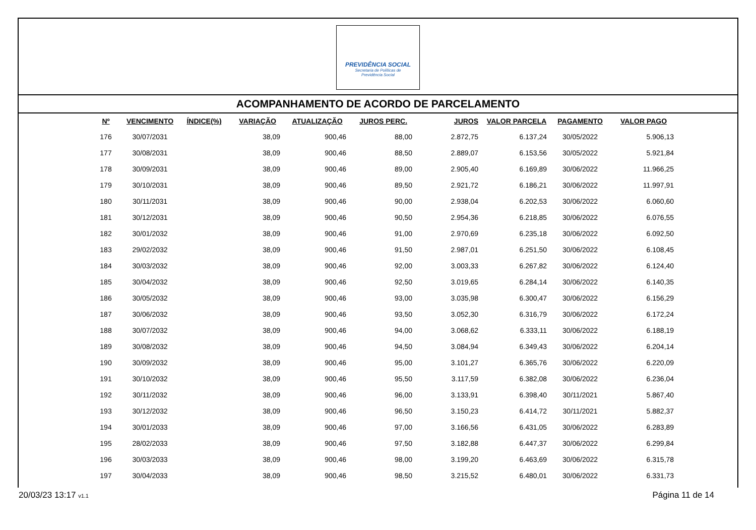PREVIDÊNCIA SOCIAL
Secretaria de Políticas de
Previdência Social
ACOMPANHAMENTO DE ACORDO DE PARCELAMENTO
| Nº | VENCIMENTO | ÍNDICE(%) | VARIAÇÃO | ATUALIZAÇÃO | JUROS PERC. | JUROS | VALOR PARCELA | PAGAMENTO | VALOR PAGO |
| --- | --- | --- | --- | --- | --- | --- | --- | --- | --- |
| 176 | 30/07/2031 | | 38,09 | 900,46 | 88,00 | 2.872,75 | 6.137,24 | 30/05/2022 | 5.906,13 |
| 177 | 30/08/2031 | | 38,09 | 900,46 | 88,50 | 2.889,07 | 6.153,56 | 30/05/2022 | 5.921,84 |
| 178 | 30/09/2031 | | 38,09 | 900,46 | 89,00 | 2.905,40 | 6.169,89 | 30/06/2022 | 11.966,25 |
| 179 | 30/10/2031 | | 38,09 | 900,46 | 89,50 | 2.921,72 | 6.186,21 | 30/06/2022 | 11.997,91 |
| 180 | 30/11/2031 | | 38,09 | 900,46 | 90,00 | 2.938,04 | 6.202,53 | 30/06/2022 | 6.060,60 |
| 181 | 30/12/2031 | | 38,09 | 900,46 | 90,50 | 2.954,36 | 6.218,85 | 30/06/2022 | 6.076,55 |
| 182 | 30/01/2032 | | 38,09 | 900,46 | 91,00 | 2.970,69 | 6.235,18 | 30/06/2022 | 6.092,50 |
| 183 | 29/02/2032 | | 38,09 | 900,46 | 91,50 | 2.987,01 | 6.251,50 | 30/06/2022 | 6.108,45 |
| 184 | 30/03/2032 | | 38,09 | 900,46 | 92,00 | 3.003,33 | 6.267,82 | 30/06/2022 | 6.124,40 |
| 185 | 30/04/2032 | | 38,09 | 900,46 | 92,50 | 3.019,65 | 6.284,14 | 30/06/2022 | 6.140,35 |
| 186 | 30/05/2032 | | 38,09 | 900,46 | 93,00 | 3.035,98 | 6.300,47 | 30/06/2022 | 6.156,29 |
| 187 | 30/06/2032 | | 38,09 | 900,46 | 93,50 | 3.052,30 | 6.316,79 | 30/06/2022 | 6.172,24 |
| 188 | 30/07/2032 | | 38,09 | 900,46 | 94,00 | 3.068,62 | 6.333,11 | 30/06/2022 | 6.188,19 |
| 189 | 30/08/2032 | | 38,09 | 900,46 | 94,50 | 3.084,94 | 6.349,43 | 30/06/2022 | 6.204,14 |
| 190 | 30/09/2032 | | 38,09 | 900,46 | 95,00 | 3.101,27 | 6.365,76 | 30/06/2022 | 6.220,09 |
| 191 | 30/10/2032 | | 38,09 | 900,46 | 95,50 | 3.117,59 | 6.382,08 | 30/06/2022 | 6.236,04 |
| 192 | 30/11/2032 | | 38,09 | 900,46 | 96,00 | 3.133,91 | 6.398,40 | 30/11/2021 | 5.867,40 |
| 193 | 30/12/2032 | | 38,09 | 900,46 | 96,50 | 3.150,23 | 6.414,72 | 30/11/2021 | 5.882,37 |
| 194 | 30/01/2033 | | 38,09 | 900,46 | 97,00 | 3.166,56 | 6.431,05 | 30/06/2022 | 6.283,89 |
| 195 | 28/02/2033 | | 38,09 | 900,46 | 97,50 | 3.182,88 | 6.447,37 | 30/06/2022 | 6.299,84 |
| 196 | 30/03/2033 | | 38,09 | 900,46 | 98,00 | 3.199,20 | 6.463,69 | 30/06/2022 | 6.315,78 |
| 197 | 30/04/2033 | | 38,09 | 900,46 | 98,50 | 3.215,52 | 6.480,01 | 30/06/2022 | 6.331,73 |
20/03/23 13:17 v1.1 Página 11 de 14